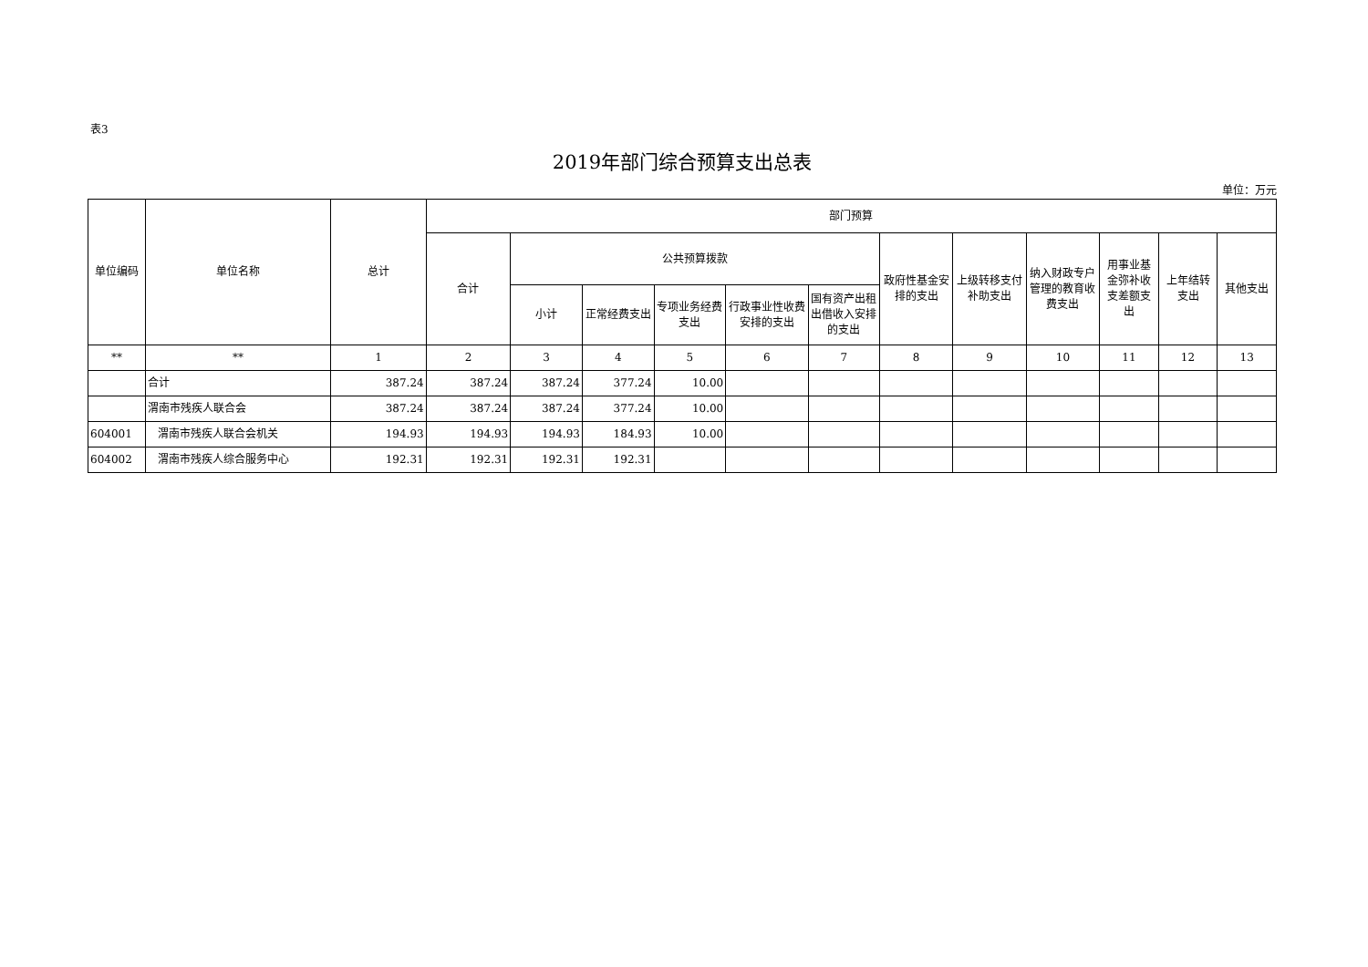表3
2019年部门综合预算支出总表
单位：万元
| 单位编码 | 单位名称 | 总计 | 部门预算 | | | | | | | | | | | |
| --- | --- | --- | --- | --- | --- | --- | --- | --- | --- | --- | --- | --- | --- | --- |
| | | | 合计 | 公共预算拨款 | | | | | 政府性基金安排的支出 | 上级转移支付补助支出 | 纳入财政专户管理的教育收费支出 | 用事业基金弥补收支差额支出 | 上年结转支出 | 其他支出 |
| | | | | 小计 | 正常经费支出 | 专项业务经费支出 | 行政事业性收费安排的支出 | 国有资产出租出借收入安排的支出 | | | | | | |
| ** | ** | 1 | 2 | 3 | 4 | 5 | 6 | 7 | 8 | 9 | 10 | 11 | 12 | 13 |
| | 合计 | 387.24 | 387.24 | 387.24 | 377.24 | 10.00 | | | | | | | | |
| | 渭南市残疾人联合会 | 387.24 | 387.24 | 387.24 | 377.24 | 10.00 | | | | | | | | |
| 604001 | 渭南市残疾人联合会机关 | 194.93 | 194.93 | 194.93 | 184.93 | 10.00 | | | | | | | | |
| 604002 | 渭南市残疾人综合服务中心 | 192.31 | 192.31 | 192.31 | 192.31 | | | | | | | | | |